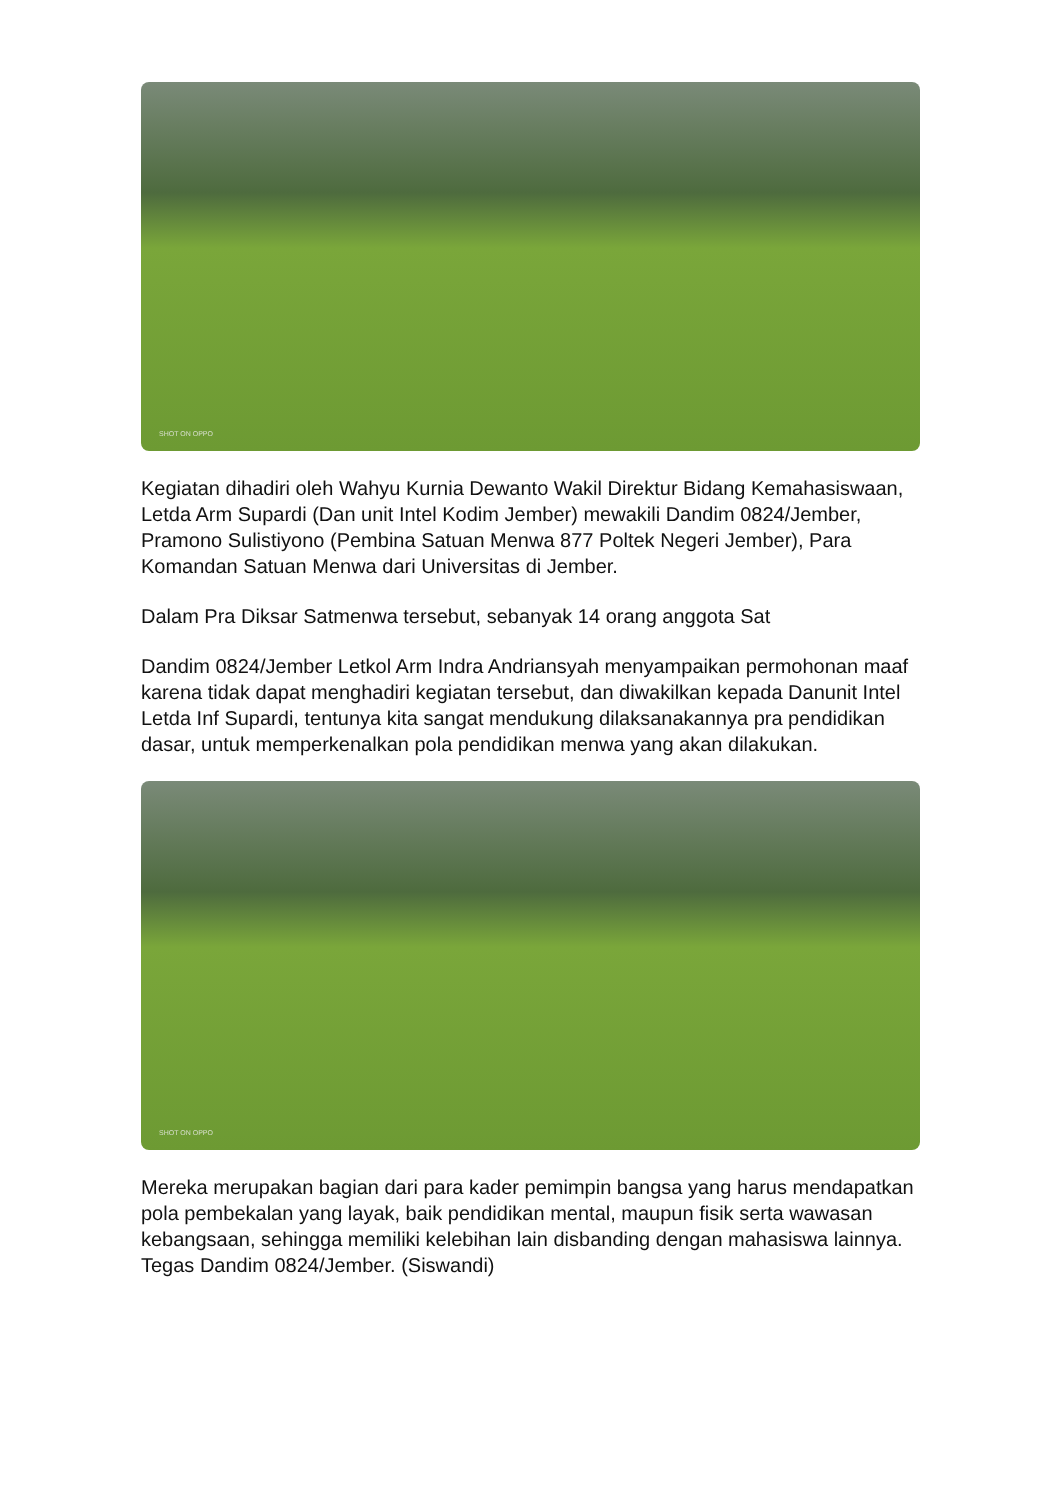SHOT ON OPPO
Kegiatan dihadiri oleh Wahyu Kurnia Dewanto Wakil Direktur Bidang Kemahasiswaan, Letda Arm Supardi (Dan unit Intel Kodim Jember) mewakili Dandim 0824/Jember, Pramono Sulistiyono (Pembina Satuan Menwa 877 Poltek Negeri Jember), Para Komandan Satuan Menwa dari Universitas di Jember.
Dalam Pra Diksar Satmenwa tersebut, sebanyak 14 orang anggota Sat
Dandim 0824/Jember Letkol Arm Indra Andriansyah menyampaikan permohonan maaf karena tidak dapat menghadiri kegiatan tersebut, dan diwakilkan kepada Danunit Intel Letda Inf Supardi, tentunya kita sangat mendukung dilaksanakannya pra pendidikan dasar, untuk memperkenalkan pola pendidikan menwa yang akan dilakukan.
SHOT ON OPPO
Mereka merupakan bagian dari para kader pemimpin bangsa yang harus mendapatkan pola pembekalan yang layak, baik pendidikan mental, maupun fisik serta wawasan kebangsaan, sehingga memiliki kelebihan lain disbanding dengan mahasiswa lainnya. Tegas Dandim 0824/Jember. (Siswandi)